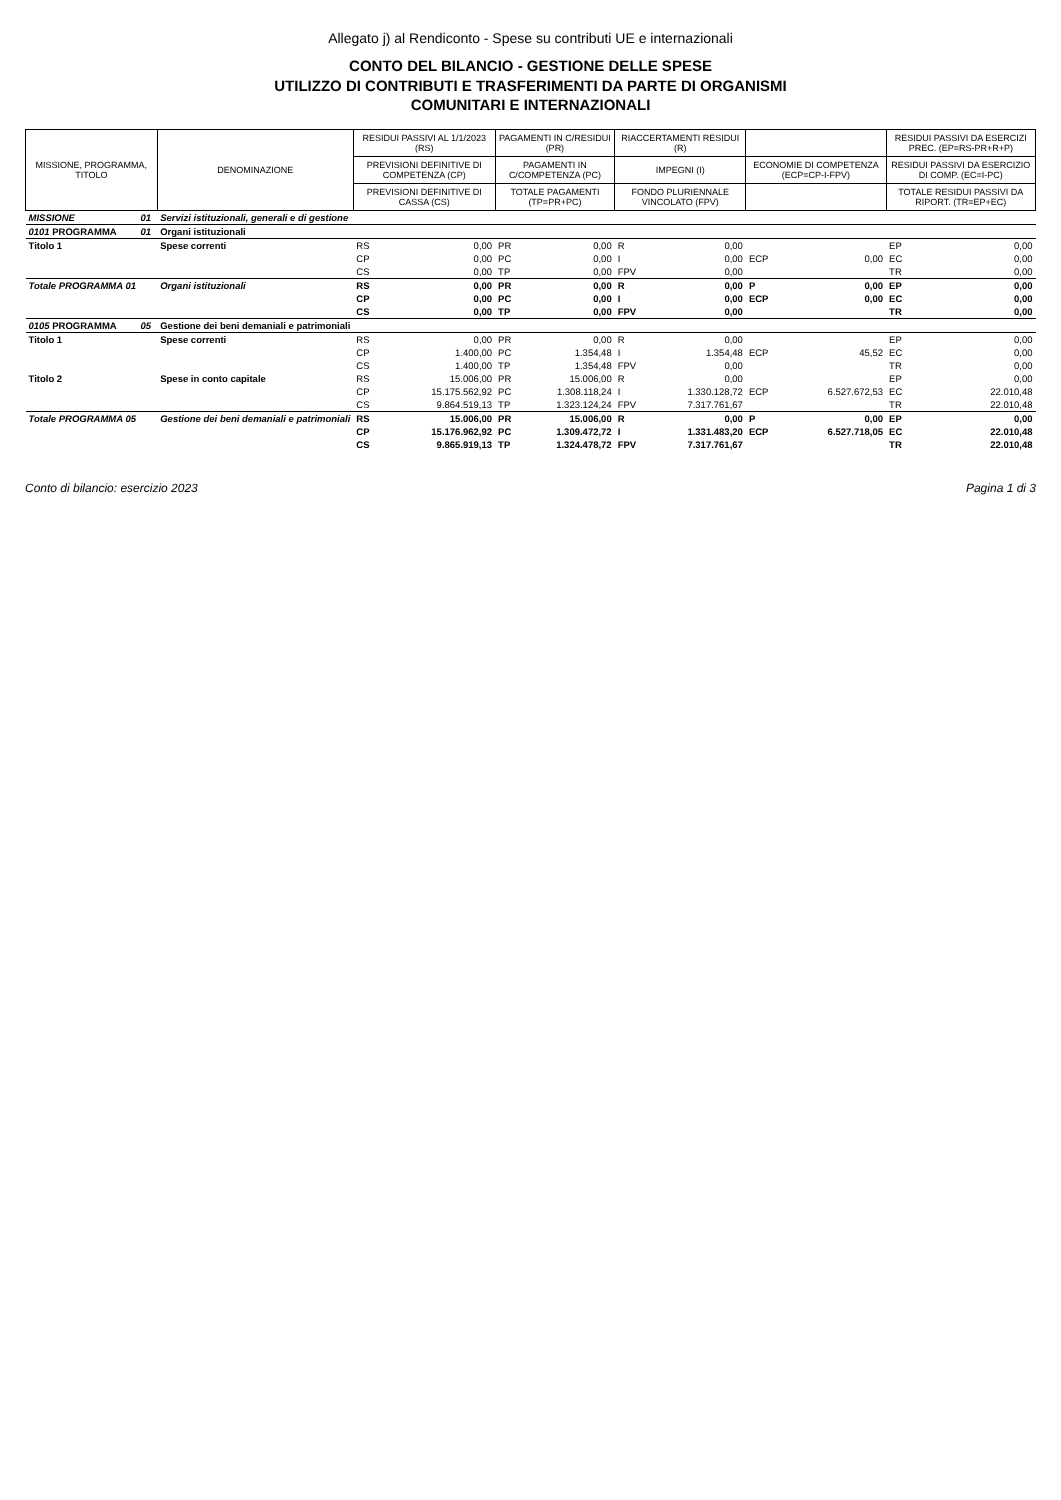Allegato j) al Rendiconto - Spese su contributi UE e internazionali
CONTO DEL BILANCIO - GESTIONE DELLE SPESE
UTILIZZO DI CONTRIBUTI E TRASFERIMENTI DA PARTE DI ORGANISMI
COMUNITARI E INTERNAZIONALI
| MISSIONE, PROGRAMMA, TITOLO | | DENOMINAZIONE | RESIDUI PASSIVI AL 1/1/2023 (RS) | | PAGAMENTI IN C/RESIDUI (PR) | | RIACCERTAMENTI RESIDUI (R) | | | | RESIDUI PASSIVI DA ESERCIZI PREC. (EP=RS-PR+R+P) | |
| --- | --- | --- | --- | --- | --- | --- | --- | --- | --- | --- | --- | --- |
| | | | PREVISIONI DEFINITIVE DI COMPETENZA (CP) | | PAGAMENTI IN C/COMPETENZA (PC) | | IMPEGNI (I) | | ECONOMIE DI COMPETENZA (ECP=CP-I-FPV) | | RESIDUI PASSIVI DA ESERCIZIO DI COMP. (EC=I-PC) | |
| | | | PREVISIONI DEFINITIVE DI CASSA (CS) | | TOTALE PAGAMENTI (TP=PR+PC) | | FONDO PLURIENNALE VINCOLATO (FPV) | | | | TOTALE RESIDUI PASSIVI DA RIPORT. (TR=EP+EC) | |
| MISSIONE | 01 | Servizi istituzionali, generali e di gestione | | | | | | | | | | |
| 0101 PROGRAMMA | 01 | Organi istituzionali | | | | | | | | | | |
| Titolo 1 | | Spese correnti | RS | 0,00 | PR | 0,00 | R | 0,00 | | | EP | 0,00 |
| | | | CP | 0,00 | PC | 0,00 | I | 0,00 | ECP | 0,00 | EC | 0,00 |
| | | | CS | 0,00 | TP | 0,00 | FPV | 0,00 | | | TR | 0,00 |
| Totale PROGRAMMA 01 | | Organi istituzionali | RS | 0,00 | PR | 0,00 | R | 0,00 | P | 0,00 | EP | 0,00 |
| | | | CP | 0,00 | PC | 0,00 | I | 0,00 | ECP | 0,00 | EC | 0,00 |
| | | | CS | 0,00 | TP | 0,00 | FPV | 0,00 | | | TR | 0,00 |
| 0105 PROGRAMMA | 05 | Gestione dei beni demaniali e patrimoniali | | | | | | | | | | |
| Titolo 1 | | Spese correnti | RS | 0,00 | PR | 0,00 | R | 0,00 | | | EP | 0,00 |
| | | | CP | 1.400,00 | PC | 1.354,48 | I | 1.354,48 | ECP | 45,52 | EC | 0,00 |
| | | | CS | 1.400,00 | TP | 1.354,48 | FPV | 0,00 | | | TR | 0,00 |
| Titolo 2 | | Spese in conto capitale | RS | 15.006,00 | PR | 15.006,00 | R | 0,00 | | | EP | 0,00 |
| | | | CP | 15.175.562,92 | PC | 1.308.118,24 | I | 1.330.128,72 | ECP | 6.527.672,53 | EC | 22.010,48 |
| | | | CS | 9.864.519,13 | TP | 1.323.124,24 | FPV | 7.317.761,67 | | | TR | 22.010,48 |
| Totale PROGRAMMA 05 | | Gestione dei beni demaniali e patrimoniali | RS | 15.006,00 | PR | 15.006,00 | R | 0,00 | P | 0,00 | EP | 0,00 |
| | | | CP | 15.176.962,92 | PC | 1.309.472,72 | I | 1.331.483,20 | ECP | 6.527.718,05 | EC | 22.010,48 |
| | | | CS | 9.865.919,13 | TP | 1.324.478,72 | FPV | 7.317.761,67 | | | TR | 22.010,48 |
Conto di bilancio: esercizio 2023 Pagina 1 di 3